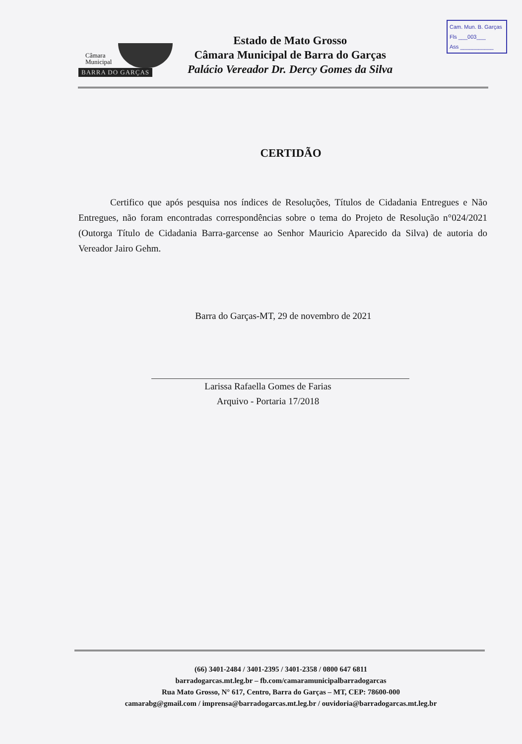Cam. Mun. B. Garças
Fls ___003___
Ass ___________
Câmara
Municipal
BARRA DO GARÇAS
Estado de Mato Grosso
Câmara Municipal de Barra do Garças
Palácio Vereador Dr. Dercy Gomes da Silva
CERTIDÃO
Certifico que após pesquisa nos índices de Resoluções, Títulos de Cidadania Entregues e Não Entregues, não foram encontradas correspondências sobre o tema do Projeto de Resolução n°024/2021 (Outorga Título de Cidadania Barra-garcense ao Senhor Mauricio Aparecido da Silva) de autoria do Vereador Jairo Gehm.
Barra do Garças-MT, 29 de novembro de 2021
Larissa Rafaella Gomes de Farias
Arquivo - Portaria 17/2018
(66) 3401-2484 / 3401-2395 / 3401-2358 / 0800 647 6811
barradogarcas.mt.leg.br – fb.com/camaramunicipalbarradogarcas
Rua Mato Grosso, N° 617, Centro, Barra do Garças – MT, CEP: 78600-000
camarabg@gmail.com / imprensa@barradogarcas.mt.leg.br / ouvidoria@barradogarcas.mt.leg.br